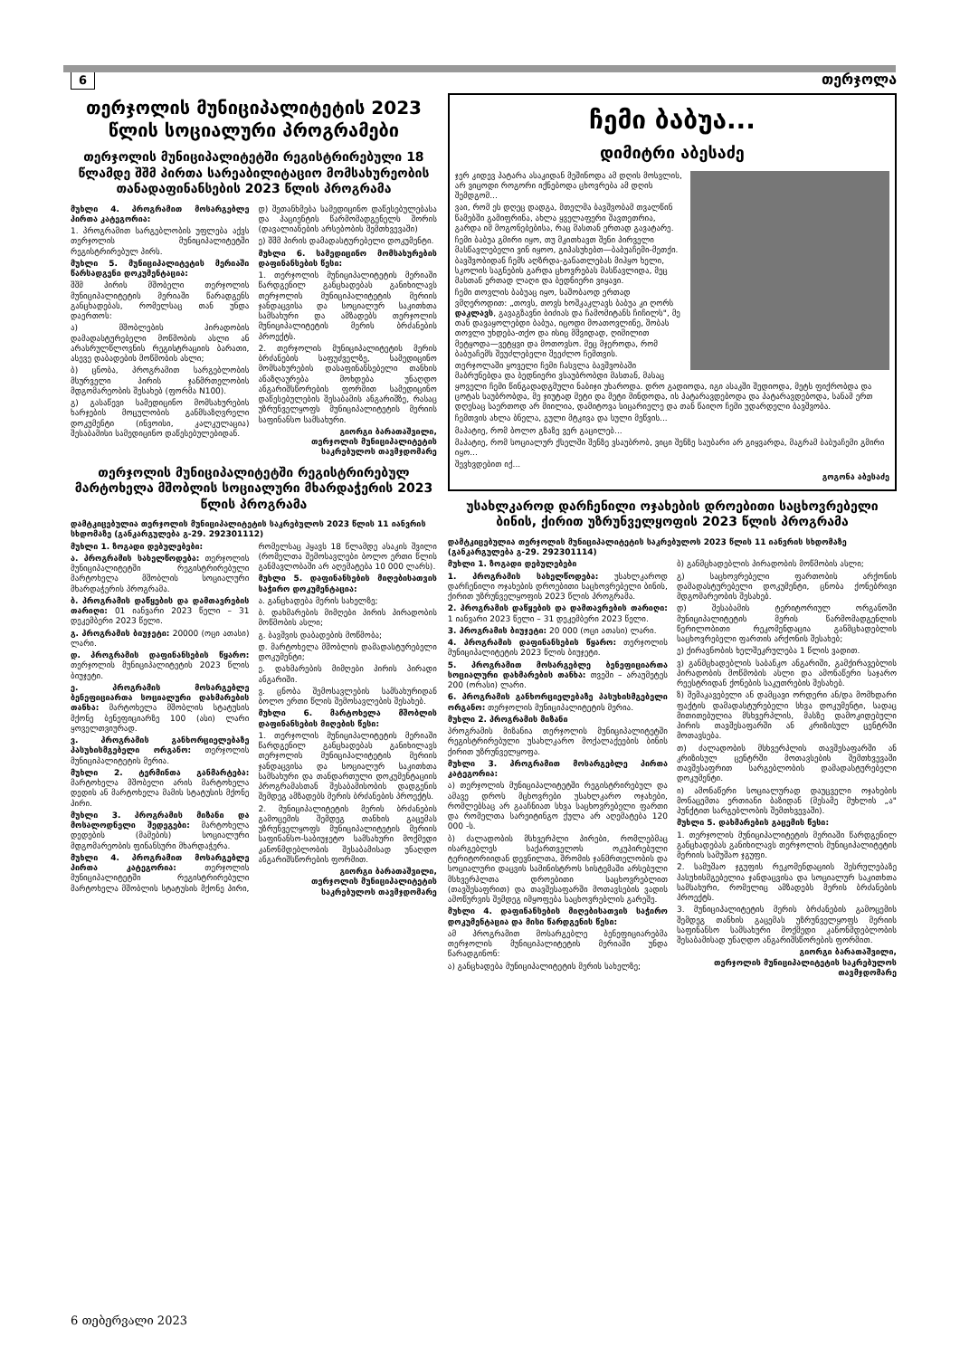6 თერჯოლა
თერჯოლის მუნიციპალიტეტის 2023 წლის სოციალური პროგრამები
თერჯოლის მუნიციპალიტეტში რეგისტრირებული 18 წლამდე შშმ პირთა სარეაბილიტაციო მომსახურეობის თანადაფინანსების 2023 წლის პროგრამა
მუხლი 4. პროგრამით მოსარგებლე პირთა კატეგორია:
1. პროგრამით სარგებლობის უფლება აქვს თერჯოლის მუნიციპალიტეტში რეგისტრირებულ პირს.
მუხლი 5. მუნიციპალიტეტის მერიაში წარსადგენი დოკუმენტაცია:
შშმ პირის მშობელი თერჯოლის მუნიციპალიტეტის მერიაში წარადგენს განცხადებას, რომელსაც თან უნდა დაერთოს:
ა) მშობლების პირადობის დამადასტურებელი მოწმობის ასლი ან არასრულწლოვნის რეგისტრაციის ბარათი, ასევე დაბადების მოწმობის ასლი;
ბ) ცნობა, პროგრამით სარგებლობის მსურველი პირის ჯანმრთელობის მდგომარეობის შესახებ (ფორმა N100).
გ) გასაწევი სამედიცინო მომსახურების ხარჯების მოცულობის განმსაზღვრელი დოკუმენტი (ინვოისი, კალკულაცია) შესაბამისი სამედიცინო დაწესებულებიდან.
დ) შეთანხმება სამედიცინო დაწესებულებასა და პაციენტის წარმომადგენელს შორის (დავალიანების არსებობის შემთხვევაში)
ე) შშმ პირის დამადასტურებელი დოკუმენტი.
მუხლი 6. სამედიცინო მომსახურების დაფინანსების წესი:
1. თერჯოლის მუნიციპალიტეტის მერიაში წარდგენილ განცხადებას განიხილავს თერჯოლის მუნიციპალიტეტის მერიის ჯანდაცვისა და სოციალურ საკითხთა სამსახური და ამზადებს თერჯოლის მუნიციპალიტეტის მერის ბრძანების პროექტს.
2. თერჯოლის მუნიციპალიტეტის მერის ბრძანების საფუძველზე, სამედიცინო მომსახურების დასაფინანსებელი თანხის ანაზღაურება მოხდება უნაღდო ანგარიშსწორების ფორმით სამედიცინო დაწესებულების შესაბამის ანგარიშზე, რასაც უზრუნველყოფს მუნიციპალიტეტის მერიის საფინანსო სამსახური.
გიორგი ბარათაშვილი,
თერჯოლის მუნიციპალიტეტის საკრებულოს თავმჯდომარე
თერჯოლის მუნიციპალიტეტში რეგისტრირებულ მარტოხელა მშობლის სოციალური მხარდაჭერის 2023 წლის პროგრამა
დამტკიცებულია თერჯოლის მუნიციპალიტეტის საკრებულოს 2023 წლის 11 იანვრის სხდომაზე (განკარგულება გ-29. 292301112)
მუხლი 1. ზოგადი დებულებები:
ა. პროგრამის სახელწოდება: თერჯოლის მუნიციპალიტეტში რეგისტრირებული მარტოხელა მშობლის სოციალური მხარდაჭერის პროგრამა.
ბ. პროგრამის დაწყების და დამთავრების თარიღი: 01 იანვარი 2023 წელი – 31 დეკემბერი 2023 წელი.
გ. პროგრამის ბიუჯეტი: 20000 (ოცი ათასი) ლარი.
დ. პროგრამის დაფინანსების წყარო: თერჯოლის მუნიციპალიტეტის 2023 წლის ბიუჯეტი.
ე. პროგრამის მოსარგებლე ბენეფიციართა სოციალური დახმარების თანხა: მარტოხელა მშობლის სტატუსის მქონე ბენეფიციარზე 100 (ასი) ლარი ყოველთვიურად.
ვ. პროგრამის განხორციელებაზე პასუხისმგებელი ორგანო: თერჯოლის მუნიციპალიტეტის მერია.
მუხლი 2. ტერმინთა განმარტება: მარტოხელა მშობელი არის მარტოხელა დედის ან მარტოხელა მამის სტატუსის მქონე პირი.
მუხლი 3. პროგრამის მიზანი და მოსალოდნელი შედეგები: მარტოხელა დედების (მამების) სოციალური მდგომარეობის ფინანსური მხარდაჭერა.
მუხლი 4. პროგრამით მოსარგებლე პირთა კატეგორია: თერჯოლის მუნიციპალიტეტში რეგისტრირებული მარტოხელა მშობლის სტატუსის მქონე პირი, რომელსაც ჰყავს 18 წლამდე ასაკის შვილი (რომელთა შემოსავლები ბოლო ერთი წლის განმავლობაში არ აღემატება 10 000 ლარს).
მუხლი 5. დაფინანსების მიღებისათვის საჭირო დოკუმენტაცია:
ა. განცხადება მერის სახელზე;
ბ. დახმარების მიმღები პირის პირადობის მოწმობის ასლი;
გ. ბავშვის დაბადების მოწმობა;
დ. მარტოხელა მშობლის დამადასტურებელი დოკუმენტი;
ე. დახმარების მიმღები პირის პირადი ანგარიში.
ვ. ცნობა შემოსავლების სამსახურიდან ბოლო ერთი წლის შემოსავლების შესახებ.
მუხლი 6. მარტოხელა მშობლის დაფინანსების მიღების წესი:
1. თერჯოლის მუნიციპალიტეტის მერიაში წარდგენილ განცხადებას განიხილავს თერჯოლის მუნიციპალიტეტის მერიის ჯანდაცვისა და სოციალურ საკითხთა სამსახური და თანდართული დოკუმენტაციის პროგრამასთან შესაბამისობის დადგენის შემდეგ ამზადებს მერის ბრძანების პროექტს.
2. მუნიციპალიტეტის მერის ბრძანების გამოცემის შემდეგ თანხის გაცემას უზრუნველყოფს მუნიციპალიტეტის მერიის საფინანსო-საბიუჯეტო სამსახური მოქმედი კანონმდებლობის შესაბამისად უნაღდო ანგარიშსწორების ფორმით.
გიორგი ბარათაშვილი,
თერჯოლის მუნიციპალიტეტის საკრებულოს თავმჯდომარე
ჩემი ბაბუა...
დიმიტრი აბესაძე
ჯერ კიდევ პატარა ასაკიდან მეშინოდა ამ დღის მოსვლის, არ ვიცოდი როგორი იქნებოდა ცხოვრება ამ დღის შემდგომ...
ვაი, რომ ეს დღეც დადგა, მთელმა ბავშვობამ თვალწინ წამებში გამიფრინა, ახლა ყველაფერი შავთეთრია, გარდა იმ მოგონებებისა, რაც მასთან ერთად გავატარე.
ჩემი ბაბუა გმირი იყო, თუ მკითხავთ შენი პირველი მასწავლებელი ვინ იყოო, გიპასუხებთ—ბაბუაჩემი-მეთქი. ბავშვობიდან ჩემს აღზრდა-განათლებას მიჰყო ხელი, სკოლის საგნების გარდა ცხოვრებას მასწავლიდა, მეც მასთან ერთად ლაღი და ბედნიერი ვიყავი.
ჩემი თოვლის ბაბუაც იყო, საშობაოდ ერთად ვმღეროდით: „თოვს, თოვს ხოშკაკლავს ბაბუა კი ღორს დაკლავს, გავაგზავნი ბიძიას და ჩამომიტანს ჩიჩილს", მე თან დავაყოლებდი ბაბუა, იცოდი მოათოვლინე, შობას თოვლი უხდება-თქო და ისიც მშვიდად, ღიმილით მეტყოდა—ვეტყვი და მოთოვსო. მეც მჯეროდა, რომ ბაბუაჩემს შეუძლებელი შეეძლო ჩემთვის.
თერჯოლაში ყოველი ჩემი ჩასვლა ბავშვობაში მაბრუნებდა და ბედნიერი ვსაუბრობდი მასთან, მასაც ყოველი ჩემი წინგადადგმული ნაბიჯი უხაროდა. დრო გადიოდა, იგი ასაკში შედიოდა, მეტს ფიქრობდა და ცოტას საუბრობდა, მე ჯიუტად მეტი და მეტი მინდოდა, ის პატარავდებოდა და პატარავდებოდა, სანამ ერთ დღესაც საერთოდ არ მიილია, დამიტოვა სიცარიელე და თან წაიღო ჩემი უდარდელი ბავშვობა.
ჩემთვის ახლა ბნელა, გული მტკივა და სული მეწვის...
მაპატიე, რომ ბოლო გზაზე ვერ გაცილებ...
მაპატიე, რომ სოციალურ ქსელში შენზე ვსაუბრობ, ვიცი შენზე საუბარი არ გიყვარდა, მაგრამ ბაბუაჩემი გმირი იყო...
შევხვდებით იქ...
გოგონა აბესაძე
უსახლკაროდ დარჩენილი ოჯახების დროებითი საცხოვრებელი ბინის, ქირით უზრუნველყოფის 2023 წლის პროგრამა
დამტკიცებულია თერჯოლის მუნიციპალიტეტის საკრებულოს 2023 წლის 11 იანვრის სხდომაზე (განკარგულება გ-29. 292301114)
მუხლი 1. ზოგადი დებულებები
1. პროგრამის სახელწოდება: უსახლკაროდ დარჩენილი ოჯახების დროებითი საცხოვრებელი ბინის, ქირით უზრუნველყოფის 2023 წლის პროგრამა.
2. პროგრამის დაწყების და დამთავრების თარიღი: 1 იანვარი 2023 წელი – 31 დეკემბერი 2023 წელი.
3. პროგრამის ბიუჯეტი: 20 000 (ოცი ათასი) ლარი.
4. პროგრამის დაფინანსების წყარო: თერჯოლის მუნიციპალიტეტის 2023 წლის ბიუჯეტი.
5. პროგრამით მოსარგებლე ბენეფიციართა სოციალური დახმარების თანხა: თვეში – არაუმეტეს 200 (ორასი) ლარი.
6. პროგრამის განხორციელებაზე პასუხისმგებელი ორგანო: თერჯოლის მუნიციპალიტეტის მერია.
მუხლი 2. პროგრამის მიზანი
პროგრამის მიზანია თერჯოლის მუნიციპალიტეტში რეგისტრირებული უსახლკარო მოქალაქეების ბინის ქირით უზრუნველყოფა.
მუხლი 3. პროგრამით მოსარგებლე პირთა კატეგორია:
ა) თერჯოლის მუნიციპალიტეტში რეგისტრირებულ და ამავე დროს მცხოვრები უსახლკარო ოჯახები, რომლებსაც არ გააჩნიათ სხვა საცხოვრებელი ფართი და რომელთა სარეიტინგო ქულა არ აღემატება 120 000 -ს.
ბ) ძალადობის მსხვერპლი პირები, რომლებმაც ისარგებლეს საქართველოს ოკუპირებული ტერიტორიიდან დევნილთა, შრომის ჯანმრთელობის და სოციალური დაცვის სამინისტროს სისტემაში არსებული მსხვერპლთა დროებითი საცხოვრებლით (თავშესაფრით) და თავშესაფარში მოთავსების ვადის ამოწურვის შემდეგ იმყოფება საცხოვრებლის გარეშე.
მუხლი 4. დაფინანსების მიღებისათვის საჭირო დოკუმენტაცია და მისი წარდგენის წესი:
ამ პროგრამით მოსარგებლე ბენეფიციარებმა თერჯოლის მუნიციპალიტეტის მერიაში უნდა წარადგინონ:
ა) განცხადება მუნიციპალიტეტის მერის სახელზე;
ბ) განმცხადებლის პირადობის მოწმობის ასლი;
გ) საცხოვრებელი ფართობის არქონის დამადასტურებელი დოკუმენტი, ცნობა ქონებრივი მდგომარეობის შესახებ.
დ) შესაბამის ტერიტორიულ ორგანოში მუნიციპალიტეტის მერის წარმომადგენლის წერილობითი რეკომენდაცია განმცხადებლის საცხოვრებელი ფართის არქონის შესახებ;
ე) ქირავნობის ხელშეკრულება 1 წლის ვადით.
ვ) განმცხადებლის საბანკო ანგარიში, გამქირავებლის პირადობის მოწმობის ასლი და ამონაწერი საჯარო რეესტრიდან ქონების საკუთრების შესახებ.
ზ) შემაკავებელი ან დამცავი ორდერი ან/და მომხდარი ფაქტის დამადასტურებელი სხვა დოკუმენტი, სადაც მითითებულია მსხვერპლის, მასზე დამოკიდებული პირის თავშესაფარში ან კრიზისულ ცენტრში მოთავსება.
თ) ძალადობის მსხვერპლის თავშესაფარში ან კრიზისულ ცენტრში მოთავსების შემთხვევაში თავშესაფრით სარგებლობის დამადასტურებელი დოკუმენტი.
ი) ამონაწერი სოციალურად დაუცველი ოჯახების მონაცემთა ერთიანი ბაზიდან (მესამე მუხლის „ა" პუნქტით სარგებლობის შემთხვევაში).
მუხლი 5. დახმარების გაცემის წესი:
1. თერჯოლის მუნიციპალიტეტის მერიაში წარდგენილ განცხადებას განიხილავს თერჯოლის მუნიციპალიტეტის მერიის სამუშაო ჯგუფი.
2. სამუშაო ჯგუფის რეკომენდაციის შესრულებაზე პასუხისმგებელია ჯანდაცვისა და სოციალურ საკითხთა სამსახური, რომელიც ამზადებს მერის ბრძანების პროექტს.
3. მუნიციპალიტეტის მერის ბრძანების გამოცემის შემდეგ თანხის გაცემას უზრუნველყოფს მერიის საფინანსო სამსახური მოქმედი კანონმდებლობის შესაბამისად უნაღდო ანგარიშსწორების ფორმით.
გიორგი ბარათაშვილი,
თერჯოლის მუნიციპალიტეტის საკრებულოს თავმჯდომარე
6 თებერვალი 2023